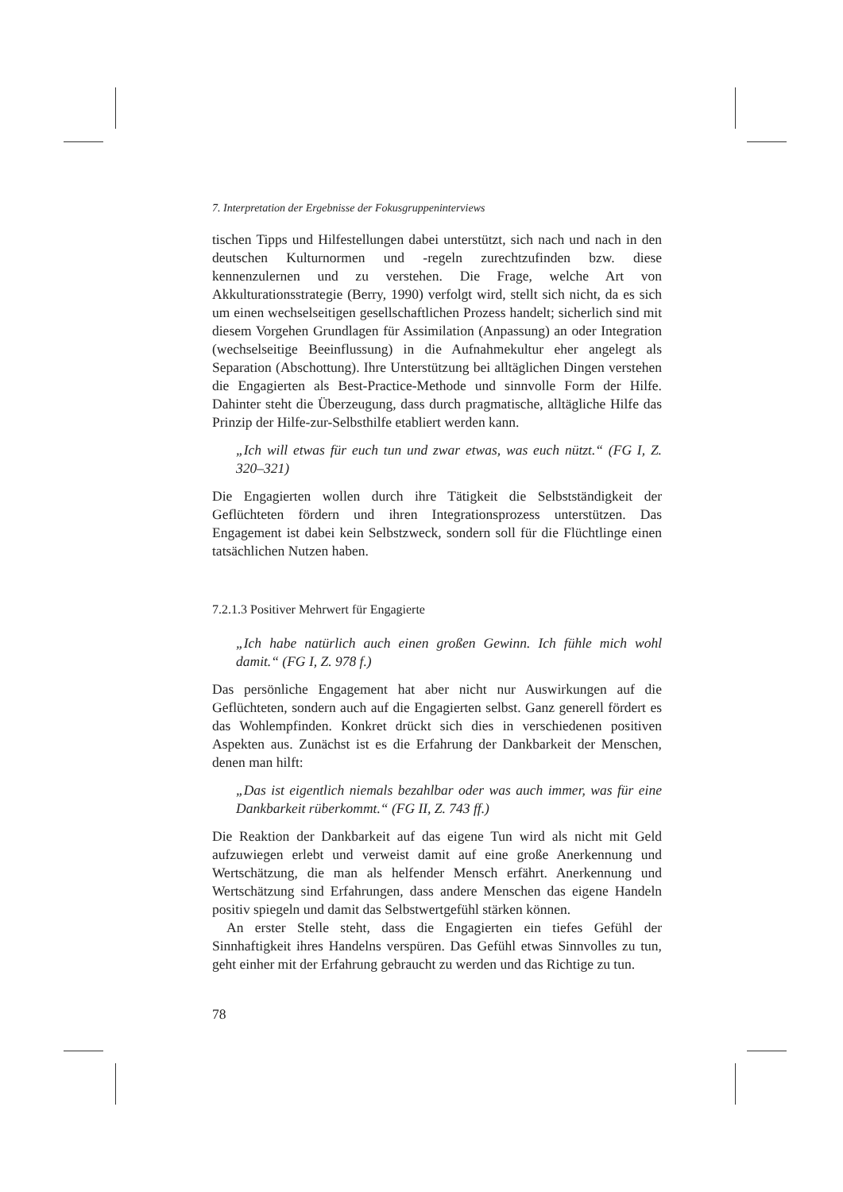7. Interpretation der Ergebnisse der Fokusgruppeninterviews
tischen Tipps und Hilfestellungen dabei unterstützt, sich nach und nach in den deutschen Kulturnormen und -regeln zurechtzufinden bzw. diese kennenzulernen und zu verstehen. Die Frage, welche Art von Akkulturationsstrategie (Berry, 1990) verfolgt wird, stellt sich nicht, da es sich um einen wechselseitigen gesellschaftlichen Prozess handelt; sicherlich sind mit diesem Vorgehen Grundlagen für Assimilation (Anpassung) an oder Integration (wechselseitige Beeinflussung) in die Aufnahmekultur eher angelegt als Separation (Abschottung). Ihre Unterstützung bei alltäglichen Dingen verstehen die Engagierten als Best-Practice-Methode und sinnvolle Form der Hilfe. Dahinter steht die Überzeugung, dass durch pragmatische, alltägliche Hilfe das Prinzip der Hilfe-zur-Selbsthilfe etabliert werden kann.
„Ich will etwas für euch tun und zwar etwas, was euch nützt.“ (FG I, Z. 320–321)
Die Engagierten wollen durch ihre Tätigkeit die Selbstständigkeit der Geflüchteten fördern und ihren Integrationsprozess unterstützen. Das Engagement ist dabei kein Selbstzweck, sondern soll für die Flüchtlinge einen tatsächlichen Nutzen haben.
7.2.1.3 Positiver Mehrwert für Engagierte
„Ich habe natürlich auch einen großen Gewinn. Ich fühle mich wohl damit.“ (FG I, Z. 978 f.)
Das persönliche Engagement hat aber nicht nur Auswirkungen auf die Geflüchteten, sondern auch auf die Engagierten selbst. Ganz generell fördert es das Wohlempfinden. Konkret drückt sich dies in verschiedenen positiven Aspekten aus. Zunächst ist es die Erfahrung der Dankbarkeit der Menschen, denen man hilft:
„Das ist eigentlich niemals bezahlbar oder was auch immer, was für eine Dankbarkeit rüberkommt.“ (FG II, Z. 743 ff.)
Die Reaktion der Dankbarkeit auf das eigene Tun wird als nicht mit Geld aufzuwiegen erlebt und verweist damit auf eine große Anerkennung und Wertschätzung, die man als helfender Mensch erfährt. Anerkennung und Wertschätzung sind Erfahrungen, dass andere Menschen das eigene Handeln positiv spiegeln und damit das Selbstwertgefühl stärken können.
An erster Stelle steht, dass die Engagierten ein tiefes Gefühl der Sinnhaftigkeit ihres Handelns verspüren. Das Gefühl etwas Sinnvolles zu tun, geht einher mit der Erfahrung gebraucht zu werden und das Richtige zu tun.
78